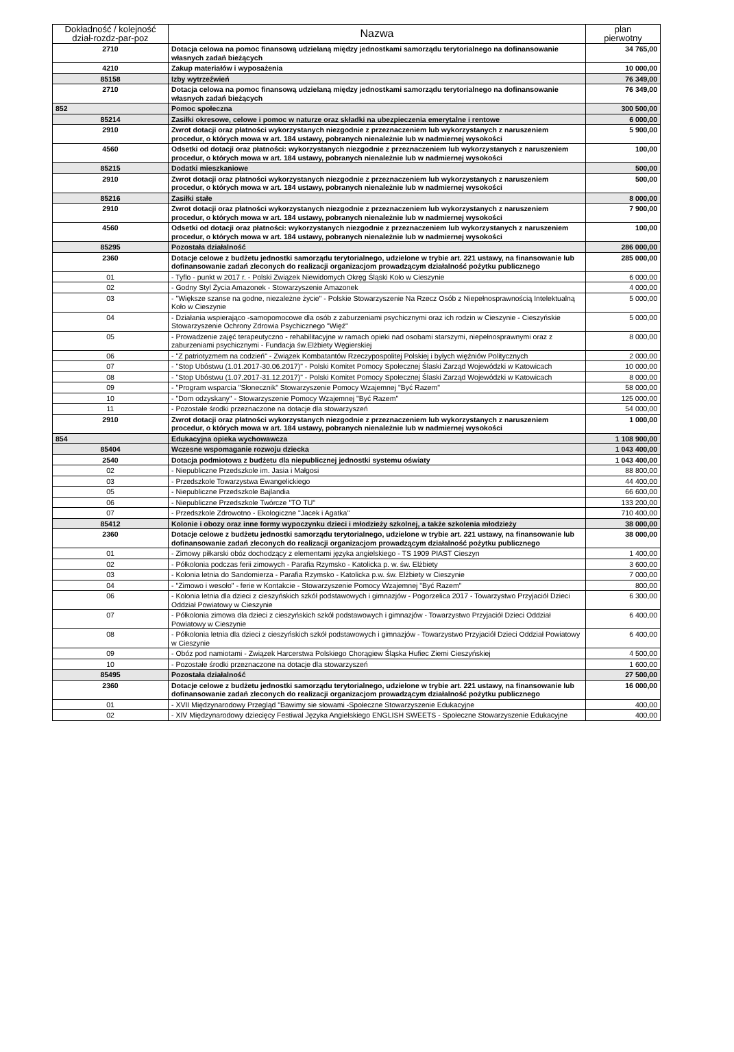| Dokładność / kolejność dział-rozdz-par-poz | Nazwa | plan pierwotny |
| --- | --- | --- |
| 2710 | Dotacja celowa na pomoc finansową udzielaną między jednostkami samorządu terytorialnego na dofinansowanie własnych zadań bieżących | 34 765,00 |
| 4210 | Zakup materiałów i wyposażenia | 10 000,00 |
| 85158 | Izby wytrzeźwień | 76 349,00 |
| 2710 | Dotacja celowa na pomoc finansową udzielaną między jednostkami samorządu terytorialnego na dofinansowanie własnych zadań bieżących | 76 349,00 |
| 852 | Pomoc społeczna | 300 500,00 |
| 85214 | Zasiłki okresowe, celowe i pomoc w naturze oraz składki na ubezpieczenia emerytalne i rentowe | 6 000,00 |
| 2910 | Zwrot dotacji oraz płatności wykorzystanych niezgodnie z przeznaczeniem lub wykorzystanych z naruszeniem procedur, o których mowa w art. 184 ustawy, pobranych nienależnie lub w nadmiernej wysokości | 5 900,00 |
| 4560 | Odsetki od dotacji oraz płatności: wykorzystanych niezgodnie z przeznaczeniem lub wykorzystanych z naruszeniem procedur, o których mowa w art. 184 ustawy, pobranych nienależnie lub w nadmiernej wysokości | 100,00 |
| 85215 | Dodatki mieszkaniowe | 500,00 |
| 2910 | Zwrot dotacji oraz płatności wykorzystanych niezgodnie z przeznaczeniem lub wykorzystanych z naruszeniem procedur, o których mowa w art. 184 ustawy, pobranych nienależnie lub w nadmiernej wysokości | 500,00 |
| 85216 | Zasiłki stałe | 8 000,00 |
| 2910 | Zwrot dotacji oraz płatności wykorzystanych niezgodnie z przeznaczeniem lub wykorzystanych z naruszeniem procedur, o których mowa w art. 184 ustawy, pobranych nienależnie lub w nadmiernej wysokości | 7 900,00 |
| 4560 | Odsetki od dotacji oraz płatności: wykorzystanych niezgodnie z przeznaczeniem lub wykorzystanych z naruszeniem procedur, o których mowa w art. 184 ustawy, pobranych nienależnie lub w nadmiernej wysokości | 100,00 |
| 85295 | Pozostała działalność | 286 000,00 |
| 2360 | Dotacje celowe z budżetu jednostki samorządu terytorialnego, udzielone w trybie art. 221 ustawy, na finansowanie lub dofinansowanie zadań zleconych do realizacji organizacjom prowadzącym działalność pożytku publicznego | 285 000,00 |
| 01 | - Tyflo - punkt w 2017 r. - Polski Związek Niewidomych Okręg Śląski Koło w Cieszynie | 6 000,00 |
| 02 | - Godny Styl Życia Amazonek - Stowarzyszenie Amazonek | 4 000,00 |
| 03 | - "Większe szanse na godne, niezależne życie" - Polskie Stowarzyszenie Na Rzecz Osób z Niepełnosprawnością Intelektualną Koło w Cieszynie | 5 000,00 |
| 04 | - Działania wspierająco -samopomocowe dla osób z zaburzeniami psychicznymi oraz ich rodzin w Cieszynie - Cieszyńskie Stowarzyszenie Ochrony Zdrowia Psychicznego "Więź" | 5 000,00 |
| 05 | - Prowadzenie zajęć terapeutyczno - rehabilitacyjne w ramach opieki nad osobami starszymi, niepełnosprawnymi oraz z zaburzeniami psychicznymi - Fundacja św.Elżbiety Węgierskiej | 8 000,00 |
| 06 | - "Z patriotyzmem na codzień" - Związek Kombatantów Rzeczypospolitej Polskiej i byłych więźniów Politycznych | 2 000,00 |
| 07 | - "Stop Ubóstwu (1.01.2017-30.06.2017)" - Polski Komitet Pomocy Społecznej Ślaski Zarząd Wojewódzki w Katowicach | 10 000,00 |
| 08 | - "Stop Ubóstwu (1.07.2017-31.12.2017)" - Polski Komitet Pomocy Społecznej Ślaski Zarząd Wojewódzki w Katowicach | 8 000,00 |
| 09 | - "Program wsparcia "Słonecznik" Stowarzyszenie Pomocy Wzajemnej "Być Razem" | 58 000,00 |
| 10 | - "Dom odzyskany" - Stowarzyszenie Pomocy Wzajemnej "Być Razem" | 125 000,00 |
| 11 | - Pozostałe środki przeznaczone na dotacje dla stowarzyszeń | 54 000,00 |
| 2910 | Zwrot dotacji oraz płatności wykorzystanych niezgodnie z przeznaczeniem lub wykorzystanych z naruszeniem procedur, o których mowa w art. 184 ustawy, pobranych nienależnie lub w nadmiernej wysokości | 1 000,00 |
| 854 | Edukacyjna opieka wychowawcza | 1 108 900,00 |
| 85404 | Wczesne wspomaganie rozwoju dziecka | 1 043 400,00 |
| 2540 | Dotacja podmiotowa z budżetu dla niepublicznej jednostki systemu oświaty | 1 043 400,00 |
| 02 | - Niepubliczne Przedszkole im. Jasia i Małgosi | 88 800,00 |
| 03 | - Przedszkole Towarzystwa Ewangelickiego | 44 400,00 |
| 05 | - Niepubliczne Przedszkole Bajlandia | 66 600,00 |
| 06 | - Niepubliczne Przedszkole Twórcze "TO TU" | 133 200,00 |
| 07 | - Przedszkole Zdrowotno - Ekologiczne "Jacek i Agatka" | 710 400,00 |
| 85412 | Kolonie i obozy oraz inne formy wypoczynku dzieci i młodzieży szkolnej, a także szkolenia młodzieży | 38 000,00 |
| 2360 | Dotacje celowe z budżetu jednostki samorządu terytorialnego, udzielone w trybie art. 221 ustawy, na finansowanie lub dofinansowanie zadań zleconych do realizacji organizacjom prowadzącym działalność pożytku publicznego | 38 000,00 |
| 01 | - Zimowy piłkarski obóz dochodzący z elementami języka angielskiego - TS 1909 PIAST Cieszyn | 1 400,00 |
| 02 | - Półkolonia podczas ferii zimowych - Parafia Rzymsko - Katolicka p. w. św. Elżbiety | 3 600,00 |
| 03 | - Kolonia letnia do Sandomierza - Parafia Rzymsko - Katolicka p.w. św. Elżbiety w Cieszynie | 7 000,00 |
| 04 | - "Zimowo i wesoło" - ferie w Kontakcie - Stowarzyszenie Pomocy Wzajemnej "Być Razem" | 800,00 |
| 06 | - Kolonia letnia dla dzieci z cieszyńskich szkół podstawowych i gimnazjów - Pogorzelica 2017 - Towarzystwo Przyjaciół Dzieci Oddział Powiatowy w Cieszynie | 6 300,00 |
| 07 | - Półkolonia zimowa dla dzieci z cieszyńskich szkół podstawowych i gimnazjów - Towarzystwo Przyjaciół Dzieci Oddział Powiatowy w Cieszynie | 6 400,00 |
| 08 | - Półkolonia letnia dla dzieci z cieszyńskich szkół podstawowych i gimnazjów - Towarzystwo Przyjaciół Dzieci Oddział Powiatowy w Cieszynie | 6 400,00 |
| 09 | - Obóz pod namiotami - Związek Harcerstwa Polskiego Chorągiew Śląska Hufiec Ziemi Cieszyńskiej | 4 500,00 |
| 10 | - Pozostałe środki przeznaczone na dotacje dla stowarzyszeń | 1 600,00 |
| 85495 | Pozostała działalność | 27 500,00 |
| 2360 | Dotacje celowe z budżetu jednostki samorządu terytorialnego, udzielone w trybie art. 221 ustawy, na finansowanie lub dofinansowanie zadań zleconych do realizacji organizacjom prowadzącym działalność pożytku publicznego | 16 000,00 |
| 01 | - XVII Międzynarodowy Przegląd "Bawimy sie słowami -Społeczne Stowarzyszenie Edukacyjne | 400,00 |
| 02 | - XIV Międzynarodowy dziecięcy Festiwal Języka Angielskiego ENGLISH SWEETS - Społeczne Stowarzyszenie Edukacyjne | 400,00 |